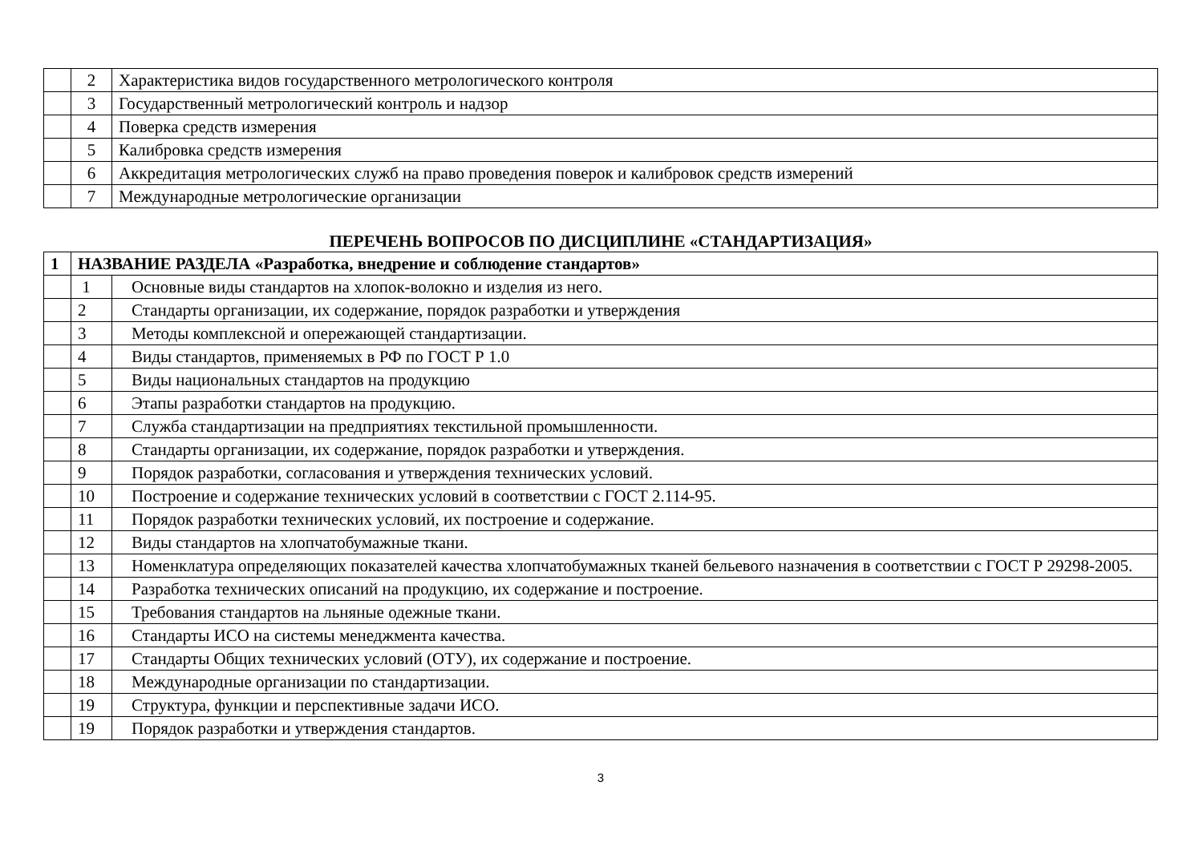| | 2 | Характеристика видов государственного метрологического контроля |
| | 3 | Государственный метрологический контроль и надзор |
| | 4 | Поверка средств измерения |
| | 5 | Калибровка средств измерения |
| | 6 | Аккредитация метрологических служб на право проведения поверок и калибровок средств измерений |
| | 7 | Международные метрологические организации |
ПЕРЕЧЕНЬ ВОПРОСОВ ПО ДИСЦИПЛИНЕ «СТАНДАРТИЗАЦИЯ»
| 1 | НАЗВАНИЕ РАЗДЕЛА «Разработка, внедрение и соблюдение стандартов» | |
| | 1 | Основные виды стандартов на хлопок-волокно и изделия из него. |
| | 2 | Стандарты организации, их содержание, порядок разработки и утверждения |
| | 3 | Методы комплексной и опережающей стандартизации. |
| | 4 | Виды стандартов, применяемых в РФ по ГОСТ Р 1.0 |
| | 5 | Виды национальных стандартов на продукцию |
| | 6 | Этапы разработки стандартов на продукцию. |
| | 7 | Служба стандартизации на предприятиях текстильной промышленности. |
| | 8 | Стандарты организации, их содержание, порядок разработки и утверждения. |
| | 9 | Порядок разработки, согласования и утверждения технических условий. |
| | 10 | Построение и содержание технических условий в соответствии с ГОСТ 2.114-95. |
| | 11 | Порядок разработки технических условий, их построение и содержание. |
| | 12 | Виды стандартов на хлопчатобумажные ткани. |
| | 13 | Номенклатура определяющих показателей качества хлопчатобумажных тканей бельевого назначения в соответствии с ГОСТ Р 29298-2005. |
| | 14 | Разработка технических описаний на продукцию, их содержание и построение. |
| | 15 | Требования стандартов на льняные одежные ткани. |
| | 16 | Стандарты ИСО на системы менеджмента качества. |
| | 17 | Стандарты Общих технических условий (ОТУ), их содержание и построение. |
| | 18 | Международные организации по стандартизации. |
| | 19 | Структура, функции и перспективные задачи ИСО. |
| | 19 | Порядок разработки и утверждения стандартов. |
3